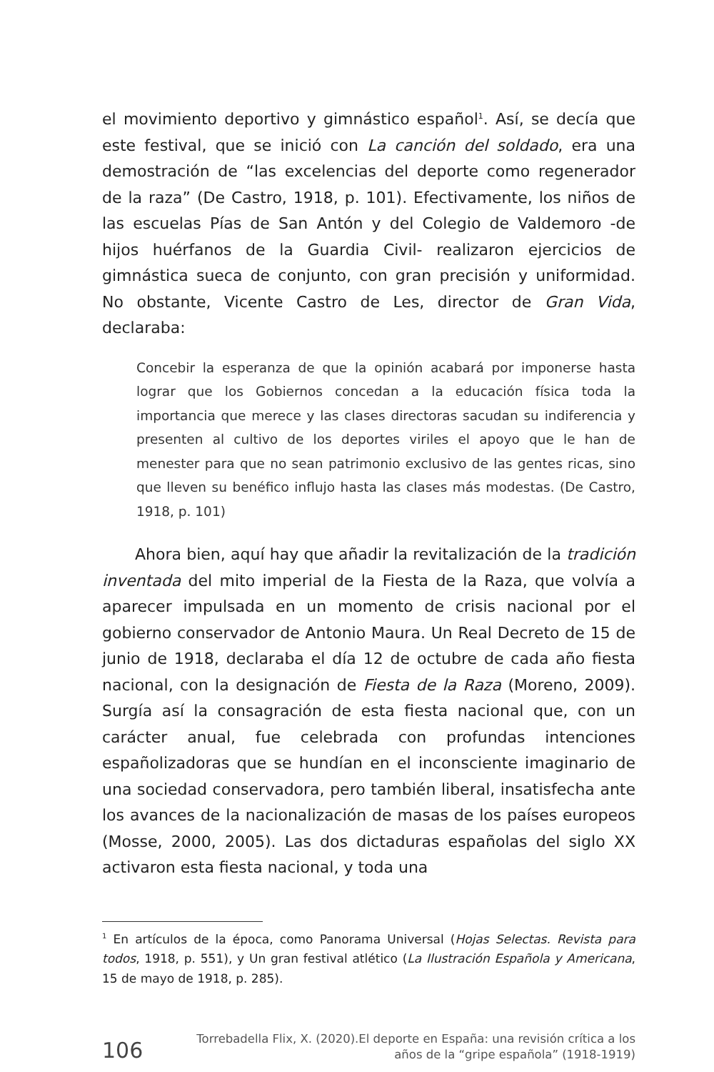el movimiento deportivo y gimnástico español<sup>1</sup>. Así, se decía que este festival, que se inició con La canción del soldado, era una demostración de “las excelencias del deporte como regenerador de la raza” (De Castro, 1918, p. 101). Efectivamente, los niños de las escuelas Pías de San Antón y del Colegio de Valdemoro -de hijos huérfanos de la Guardia Civil- realizaron ejercicios de gimnástica sueca de conjunto, con gran precisión y uniformidad. No obstante, Vicente Castro de Les, director de Gran Vida, declaraba:
Concebir la esperanza de que la opinión acabará por imponerse hasta lograr que los Gobiernos concedan a la educación física toda la importancia que merece y las clases directoras sacudan su indiferencia y presenten al cultivo de los deportes viriles el apoyo que le han de menester para que no sean patrimonio exclusivo de las gentes ricas, sino que lleven su benéfico influjo hasta las clases más modestas. (De Castro, 1918, p. 101)
Ahora bien, aquí hay que añadir la revitalización de la tradición inventada del mito imperial de la Fiesta de la Raza, que volvía a aparecer impulsada en un momento de crisis nacional por el gobierno conservador de Antonio Maura. Un Real Decreto de 15 de junio de 1918, declaraba el día 12 de octubre de cada año fiesta nacional, con la designación de Fiesta de la Raza (Moreno, 2009). Surgía así la consagración de esta fiesta nacional que, con un carácter anual, fue celebrada con profundas intenciones españolizadoras que se hundían en el inconsciente imaginario de una sociedad conservadora, pero también liberal, insatisfecha ante los avances de la nacionalización de masas de los países europeos (Mosse, 2000, 2005). Las dos dictaduras españolas del siglo XX activaron esta fiesta nacional, y toda una
<sup>1</sup> En artículos de la época, como Panorama Universal (Hojas Selectas. Revista para todos, 1918, p. 551), y Un gran festival atlético (La Ilustración Española y Americana, 15 de mayo de 1918, p. 285).
106
Torrebadella Flix, X. (2020).El deporte en España: una revisión crítica a los
años de la “gripe española” (1918-1919)